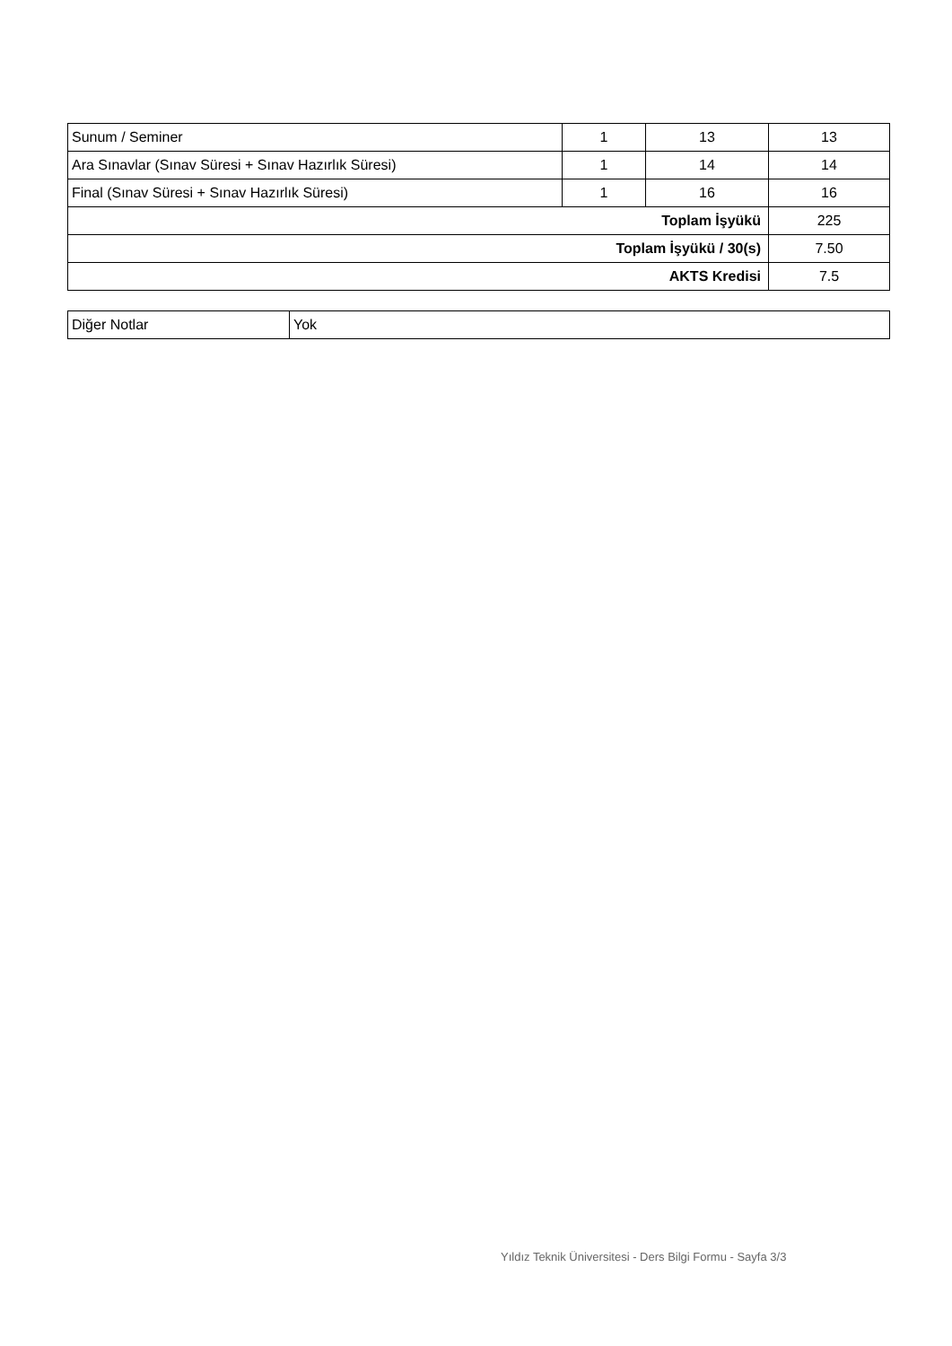| Sunum / Seminer | 1 | 13 | 13 |
| Ara Sınavlar (Sınav Süresi + Sınav Hazırlık Süresi) | 1 | 14 | 14 |
| Final (Sınav Süresi + Sınav Hazırlık Süresi) | 1 | 16 | 16 |
| Toplam İşyükü | | | 225 |
| Toplam İşyükü / 30(s) | | | 7.50 |
| AKTS Kredisi | | | 7.5 |
| Diğer Notlar | Yok |
Yıldız Teknik Üniversitesi - Ders Bilgi Formu - Sayfa 3/3